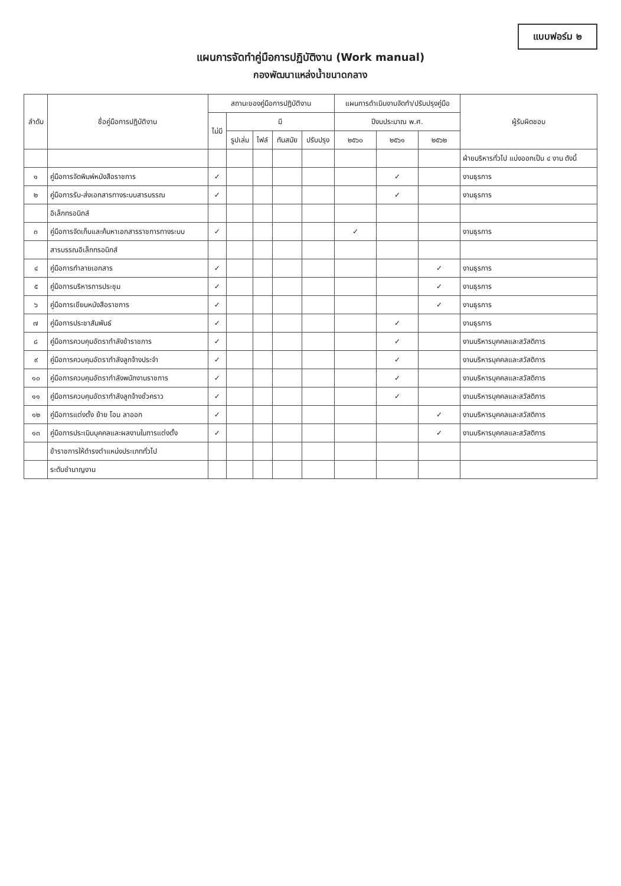แบบฟอร์ม ๒
แผนการจัดทำคู่มือการปฏิบัติงาน (Work manual)
กองพัฒนาแหล่งน้ำขนาดกลาง
| ลำดับ | ชื่อคู่มือการปฏิบัติงาน | สถานะของคู่มือการปฏิบัติงาน | | | | | แผนการดำเนินงานจัดทำ/ปรับปรุงคู่มือ | | | ผู้รับผิดชอบ |
| --- | --- | --- | --- | --- | --- | --- | --- | --- | --- | --- |
| | | ไม่มี | มี | | | | ปีงบประมาณ พ.ศ. | | | |
| | | | รูปเล่ม | ไฟล์ | ทันสมัย | ปรับปรุง | ๒๕๖๐ | ๒๕๖๑ | ๒๕๖๒ | |
| | | | | | | | | | | ฝ่ายบริหารทั่วไป แบ่งออกเป็น ๔ งาน ดังนี้ |
| ๑ | คู่มือการจัดพิมพ์หนังสือราชการ | ✓ | | | | | | ✓ | | งานธุรการ |
| ๒ | คู่มือการรับ-ส่งเอกสารทางระบบสารบรรณ | ✓ | | | | | | ✓ | | งานธุรการ |
| | อิเล็กทรอนิกส์ | | | | | | | | | |
| ๓ | คู่มือการจัดเก็บและค้นหาเอกสารราชการทางระบบ | ✓ | | | | | ✓ | | | งานธุรการ |
| | สารบรรณอิเล็กทรอนิกส์ | | | | | | | | | |
| ๔ | คู่มือการทำลายเอกสาร | ✓ | | | | | | | ✓ | งานธุรการ |
| ๕ | คู่มือการบริหารการประชุม | ✓ | | | | | | | ✓ | งานธุรการ |
| ๖ | คู่มือการเขียนหนังสือราชการ | ✓ | | | | | | | ✓ | งานธุรการ |
| ๗ | คู่มือการประชาสัมพันธ์ | ✓ | | | | | | ✓ | | งานธุรการ |
| ๘ | คู่มือการควบคุมอัตรากำลังข้าราชการ | ✓ | | | | | | ✓ | | งานบริหารบุคคลและสวัสดิการ |
| ๙ | คู่มือการควบคุมอัตรากำลังลูกจ้างประจำ | ✓ | | | | | | ✓ | | งานบริหารบุคคลและสวัสดิการ |
| ๑๐ | คู่มือการควบคุมอัตรากำลังพนักงานราชการ | ✓ | | | | | | ✓ | | งานบริหารบุคคลและสวัสดิการ |
| ๑๑ | คู่มือการควบคุมอัตรากำลังลูกจ้างชั่วคราว | ✓ | | | | | | ✓ | | งานบริหารบุคคลและสวัสดิการ |
| ๑๒ | คู่มือการแต่งตั้ง ย้าย โอน ลาออก | ✓ | | | | | | | ✓ | งานบริหารบุคคลและสวัสดิการ |
| ๑๓ | คู่มือการประเมินบุคคลและผลงานในการแต่งตั้ง | ✓ | | | | | | | ✓ | งานบริหารบุคคลและสวัสดิการ |
| | ข้าราชการให้ดำรงตำแหน่งประเภททั่วไป | | | | | | | | | |
| | ระดับชำนาญงาน | | | | | | | | | |